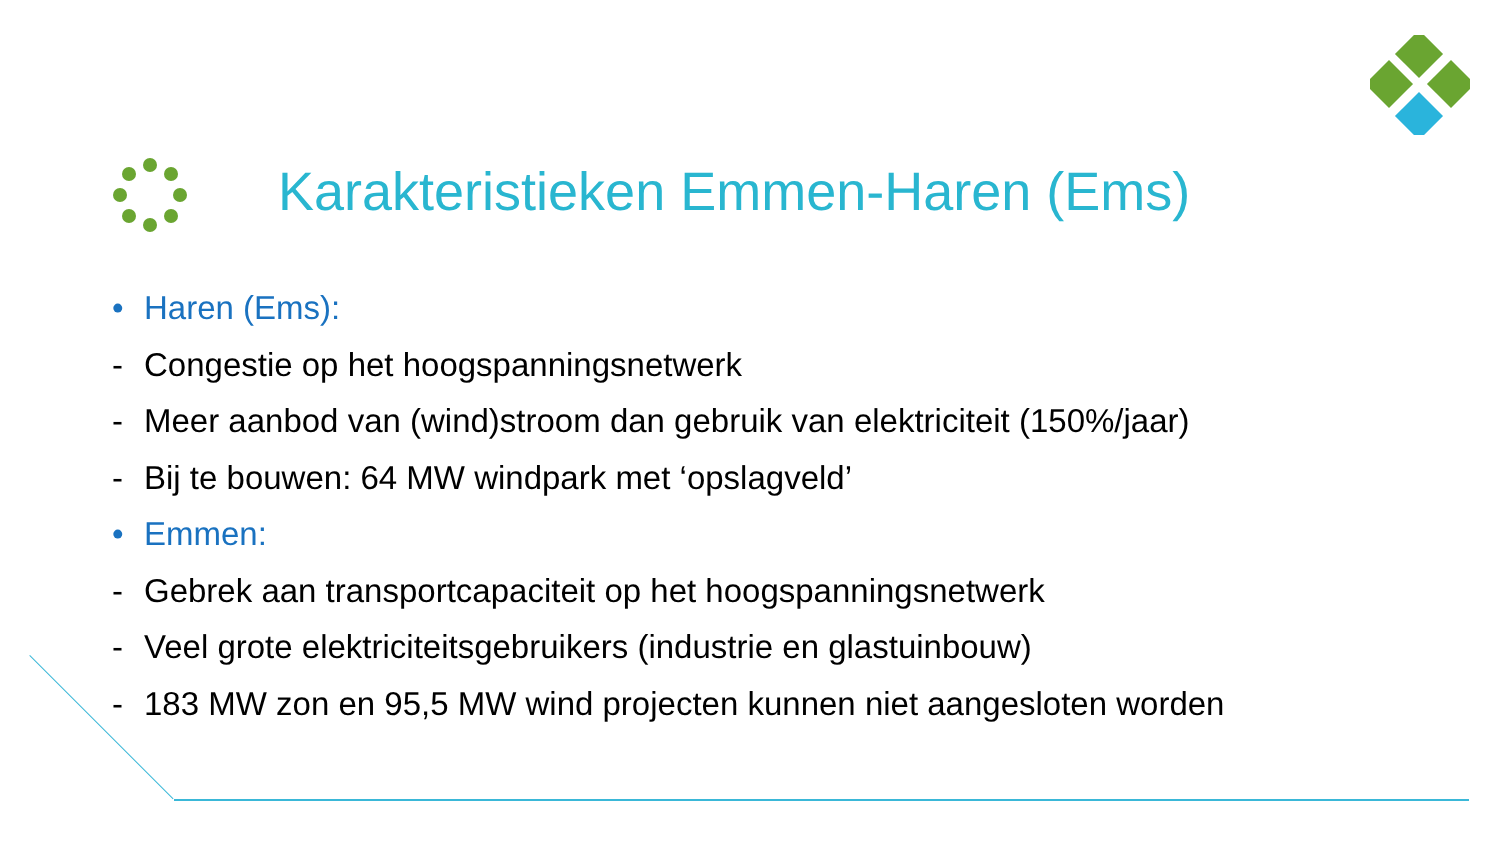Karakteristieken Emmen-Haren (Ems)
• Haren (Ems):
- Congestie op het hoogspanningsnetwerk
- Meer aanbod van (wind)stroom dan gebruik van elektriciteit (150%/jaar)
- Bij te bouwen: 64 MW windpark met ‘opslagveld’
• Emmen:
- Gebrek aan transportcapaciteit op het hoogspanningsnetwerk
- Veel grote elektriciteitsgebruikers (industrie en glastuinbouw)
- 183 MW zon en 95,5 MW wind projecten kunnen niet aangesloten worden